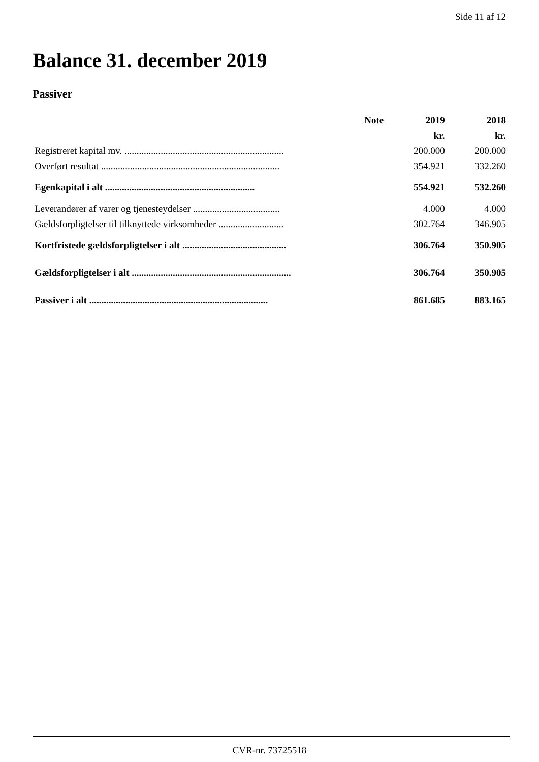Side 11 af 12
Balance 31. december 2019
Passiver
| | Note | 2019 | 2018 |
| --- | --- | --- | --- |
| | | kr. | kr. |
| Registreret kapital mv. .................................................................. | | 200.000 | 200.000 |
| Overført resultat .......................................................................... | | 354.921 | 332.260 |
| Egenkapital i alt .............................................................. | | 554.921 | 532.260 |
| Leverandører af varer og tjenesteydelser .................................... | | 4.000 | 4.000 |
| Gældsforpligtelser til tilknyttede virksomheder ........................... | | 302.764 | 346.905 |
| Kortfristede gældsforpligtelser i alt ........................................... | | 306.764 | 350.905 |
| Gældsforpligtelser i alt .................................................................. | | 306.764 | 350.905 |
| Passiver i alt .......................................................................... | | 861.685 | 883.165 |
CVR-nr. 73725518